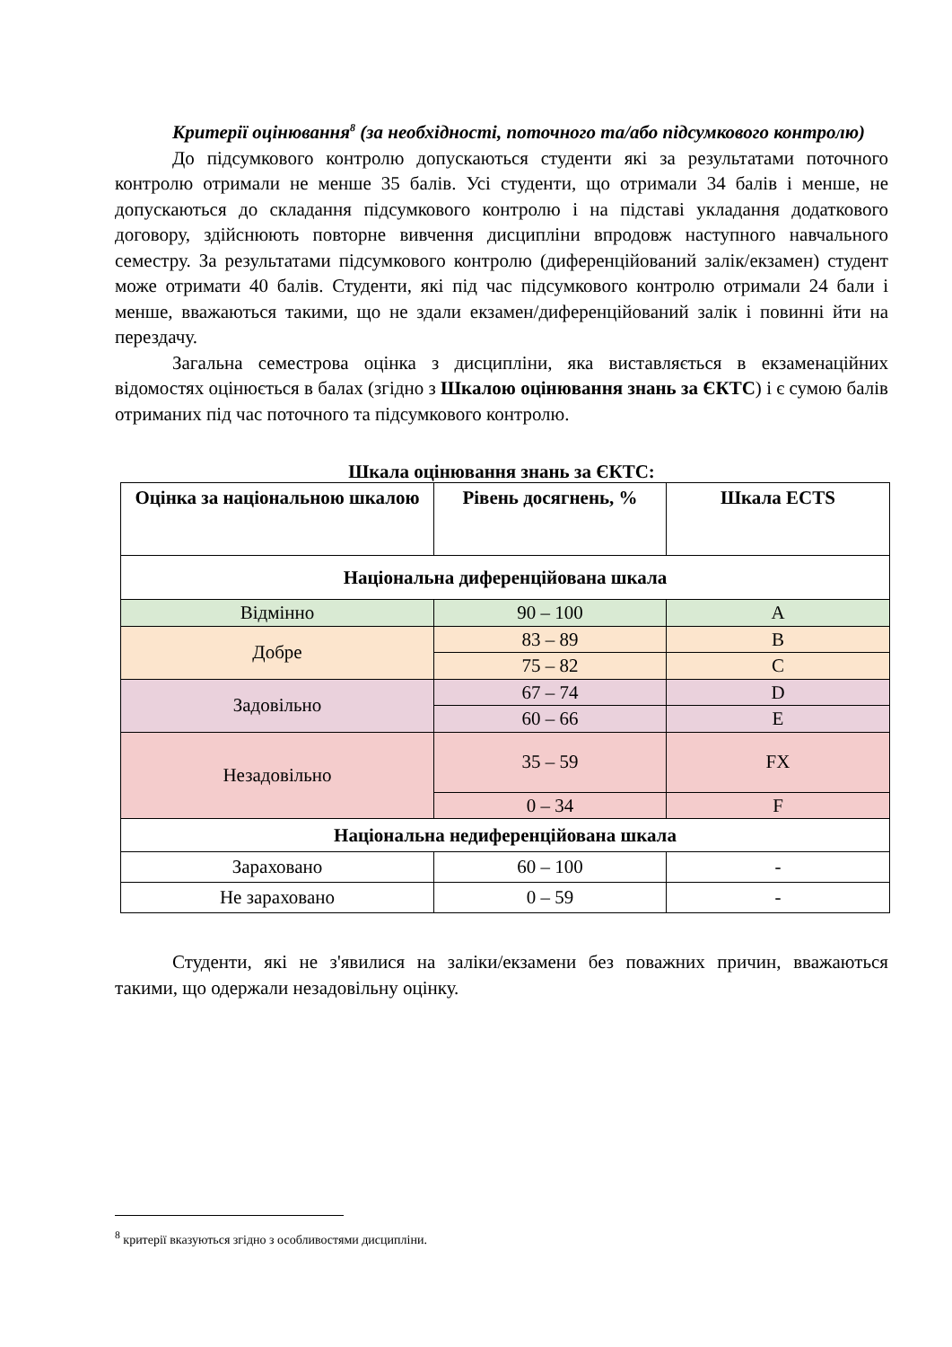Критерії оцінювання<sup>8</sup> (за необхідності, поточного та/або підсумкового контролю)
До підсумкового контролю допускаються студенти які за результатами поточного контролю отримали не менше 35 балів. Усі студенти, що отримали 34 балів і менше, не допускаються до складання підсумкового контролю і на підставі укладання додаткового договору, здійснюють повторне вивчення дисципліни впродовж наступного навчального семестру. За результатами підсумкового контролю (диференційований залік/екзамен) студент може отримати 40 балів. Студенти, які під час підсумкового контролю отримали 24 бали і менше, вважаються такими, що не здали екзамен/диференційований залік і повинні йти на перездачу.
Загальна семестрова оцінка з дисципліни, яка виставляється в екзаменаційних відомостях оцінюється в балах (згідно з Шкалою оцінювання знань за ЄКТС) і є сумою балів отриманих під час поточного та підсумкового контролю.
Шкала оцінювання знань за ЄКТС:
| Оцінка за національною шкалою | Рівень досягнень, % | Шкала ECTS |
| --- | --- | --- |
| Національна диференційована шкала | | |
| Відмінно | 90 – 100 | A |
| Добре | 83 – 89 | B |
| | 75 – 82 | C |
| Задовільно | 67 – 74 | D |
| | 60 – 66 | E |
| Незадовільно | 35 – 59 | FX |
| | 0 – 34 | F |
| Національна недиференційована шкала | | |
| Зараховано | 60 – 100 | - |
| Не зараховано | 0 – 59 | - |
Студенти, які не з'явилися на заліки/екзамени без поважних причин, вважаються такими, що одержали незадовільну оцінку.
<sup>8</sup> критерії вказуються згідно з особливостями дисципліни.